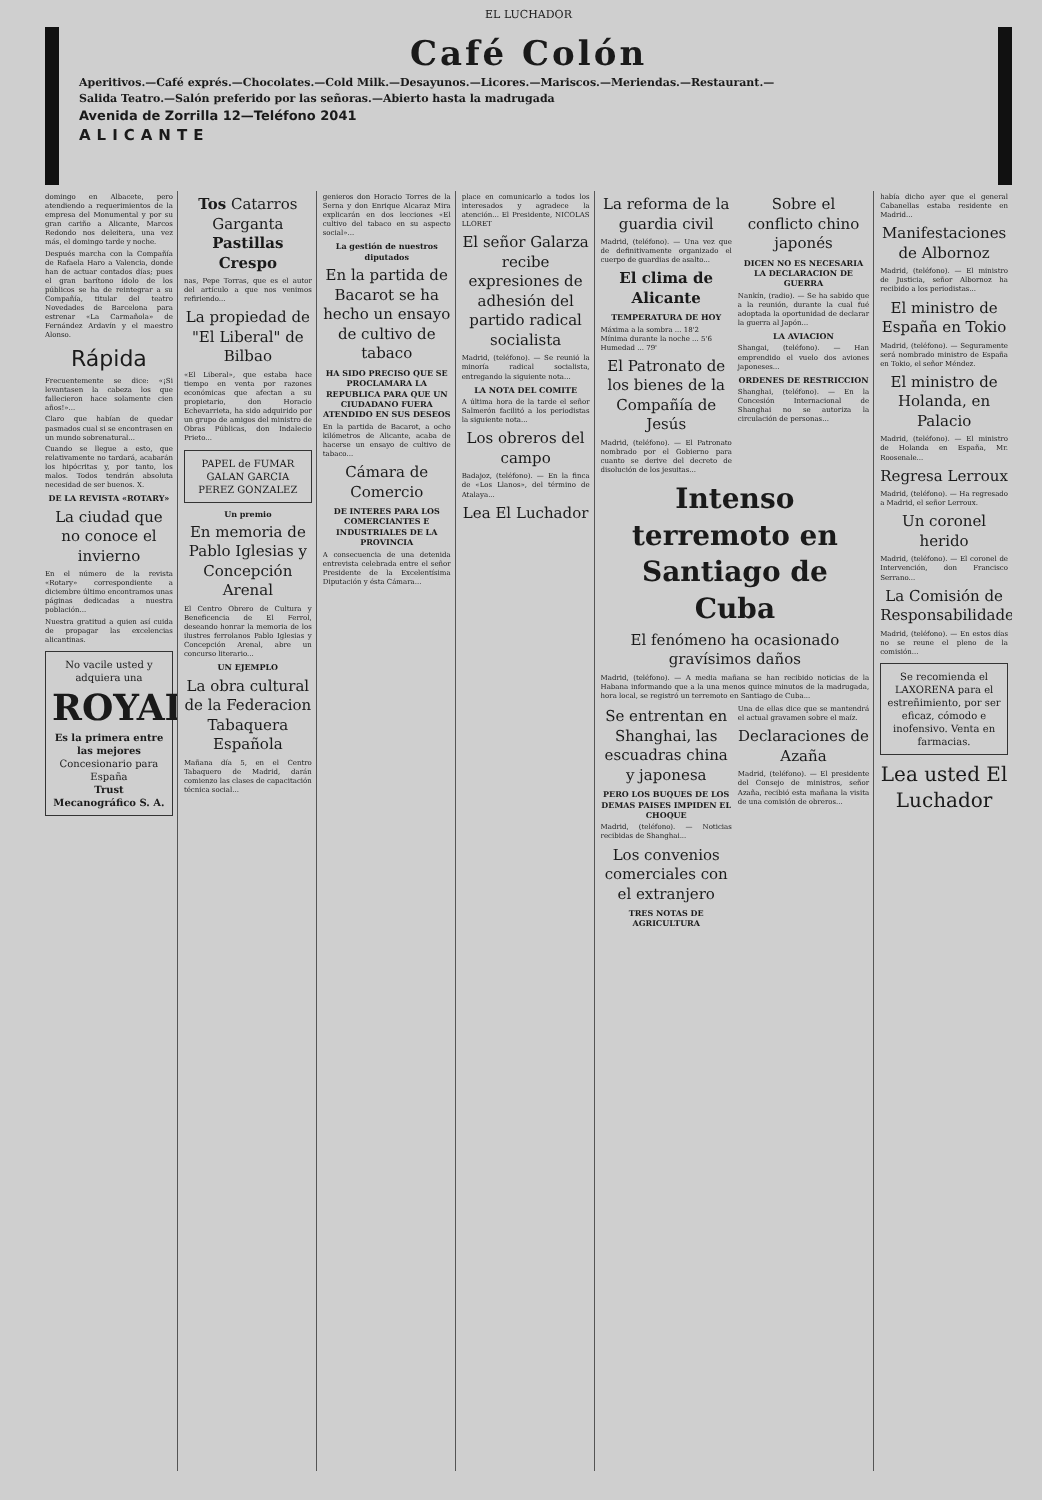EL LUCHADOR
Café Colón
Aperitivos.—Café exprés.—Chocolates.—Cold Milk.—Desayunos.—Licores.—Mariscos.—Meriendas.—Restaurant.—
Salida Teatro.—Salón preferido por las señoras.—Abierto hasta la madrugada
Avenida de Zorrilla 12—Teléfono 2041
ALICANTE
domingo en Albacete, pero atendiendo a requerimientos de la empresa del Monumental y por su gran cariño a Alicante, Marcos Redondo nos deleitera, una vez más, el domingo tarde y noche.
Después marcha con la Compañía de Rafaela Haro a Valencia, donde han de actuar contados días; pues el gran barítono ídolo de los públicos se ha de reintegrar a su Compañía, titular del teatro Novedades de Barcelona para estrenar «La Carmañola» de Fernández Ardavín y el maestro Alonso.
Rápida
Frecuentemente se dice: «¡Si levantasen la cabeza los que fallecieron hace solamente cien años!»...
Claro que habían de quedar pasmados cual si se encontrasen en un mundo sobrenatural...
Cuando se llegue a esto, que relativamente no tardará, acabarán los hipócritas y, por tanto, los malos. Todos tendrán absoluta necesidad de ser buenos. X.
DE LA REVISTA «ROTARY»
La ciudad que no conoce el invierno
En el número de la revista «Rotary» correspondiente a diciembre último encontramos unas páginas dedicadas a nuestra población...
Nuestra gratitud a quien así cuida de propagar las excelencias alicantinas.
No vacile usted y adquiera una
ROYAL
Es la primera entre las mejores
Concesionario para España
Trust Mecanográfico S. A.
Tos Catarros Garganta Pastillas Crespo
nas, Pepe Torras, que es el autor del artículo a que nos venimos refiriendo...
La propiedad de "El Liberal" de Bilbao
«El Liberal», que estaba hace tiempo en venta por razones económicas que afectan a su propietario, don Horacio Echevarrieta, ha sido adquirido por un grupo de amigos del ministro de Obras Públicas, don Indalecio Prieto...
PAPEL de FUMAR
GALAN GARCIA
PEREZ GONZALEZ
Un premio
En memoria de Pablo Iglesias y Concepción Arenal
El Centro Obrero de Cultura y Beneficencia de El Ferrol, deseando honrar la memoria de los ilustres ferrolanos Pablo Iglesias y Concepción Arenal, abre un concurso literario...
UN EJEMPLO
La obra cultural de la Federacion Tabaquera Española
Mañana día 5, en el Centro Tabaquero de Madrid, darán comienzo las clases de capacitación técnica social...
genieros don Horacio Torres de la Serna y don Enrique Alcaraz Mira explicarán en dos lecciones «El cultivo del tabaco en su aspecto social»...
La gestión de nuestros diputados
En la partida de Bacarot se ha hecho un ensayo de cultivo de tabaco
HA SIDO PRECISO QUE SE PROCLAMARA LA REPUBLICA PARA QUE UN CIUDADANO FUERA ATENDIDO EN SUS DESEOS
En la partida de Bacarot, a ocho kilómetros de Alicante, acaba de hacerse un ensayo de cultivo de tabaco...
Cámara de Comercio
DE INTERES PARA LOS COMERCIANTES E INDUSTRIALES DE LA PROVINCIA
A consecuencia de una detenida entrevista celebrada entre el señor Presidente de la Excelentísima Diputación y ésta Cámara...
place en comunicarlo a todos los interesados y agradece la atención... El Presidente, NICOLAS LLORET
El señor Galarza recibe expresiones de adhesión del partido radical socialista
Madrid, (teléfono). — Se reunió la minoría radical socialista, entregando la siguiente nota...
LA NOTA DEL COMITE
A última hora de la tarde el señor Salmerón facilitó a los periodistas la siguiente nota...
Los obreros del campo
Badajoz, (teléfono). — En la finca de «Los Llanos», del término de Atalaya...
Lea El Luchador
La reforma de la guardia civil
Madrid, (teléfono). — Una vez que de definitivamente organizado el cuerpo de guardias de asalto...
El clima de Alicante
TEMPERATURA DE HOY
Máxima a la sombra ... 18'2
Mínima durante la noche ... 5'6
Humedad ... 79'
El Patronato de los bienes de la Compañía de Jesús
Madrid, (teléfono). — El Patronato nombrado por el Gobierno para cuanto se derive del decreto de disolución de los jesuitas...
Sobre el conflicto chino japonés
DICEN NO ES NECESARIA LA DECLARACION DE GUERRA
Nankín, (radio). — Se ha sabido que a la reunión, durante la cual fué adoptada la oportunidad de declarar la guerra al Japón...
LA AVIACION
Shangai, (teléfono). — Han emprendido el vuelo dos aviones japoneses...
ORDENES DE RESTRICCION
Shanghai, (teléfono). — En la Concesión Internacional de Shanghai no se autoriza la circulación de personas...
Intenso terremoto en Santiago de Cuba
El fenómeno ha ocasionado gravísimos daños
Madrid, (teléfono). — A media mañana se han recibido noticias de la Habana informando que a la una menos quince minutos de la madrugada, hora local, se registró un terremoto en Santiago de Cuba...
Se entrentan en Shanghai, las escuadras china y japonesa
PERO LOS BUQUES DE LOS DEMAS PAISES IMPIDEN EL CHOQUE
Madrid, (teléfono). — Noticias recibidas de Shanghai...
Los convenios comerciales con el extranjero
TRES NOTAS DE AGRICULTURA
Una de ellas dice que se mantendrá el actual gravamen sobre el maíz.
Declaraciones de Azaña
Madrid, (teléfono). — El presidente del Consejo de ministros, señor Azaña, recibió esta mañana la visita de una comisión de obreros...
había dicho ayer que el general Cabanellas estaba residente en Madrid...
Manifestaciones de Albornoz
Madrid, (teléfono). — El ministro de Justicia, señor Albornoz ha recibido a los periodistas...
El ministro de España en Tokio
Madrid, (teléfono). — Seguramente será nombrado ministro de España en Tokio, el señor Méndez.
El ministro de Holanda, en Palacio
Madrid, (teléfono). — El ministro de Holanda en España, Mr. Roosenale...
Regresa Lerroux
Madrid, (teléfono). — Ha regresado a Madrid, el señor Lerroux.
Un coronel herido
Madrid, (teléfono). — El coronel de Intervención, don Francisco Serrano...
La Comisión de Responsabilidades
Madrid, (teléfono). — En estos días no se reune el pleno de la comisión...
Se recomienda el LAXORENA para el estreñimiento, por ser eficaz, cómodo e inofensivo. Venta en farmacias.
Lea usted El Luchador